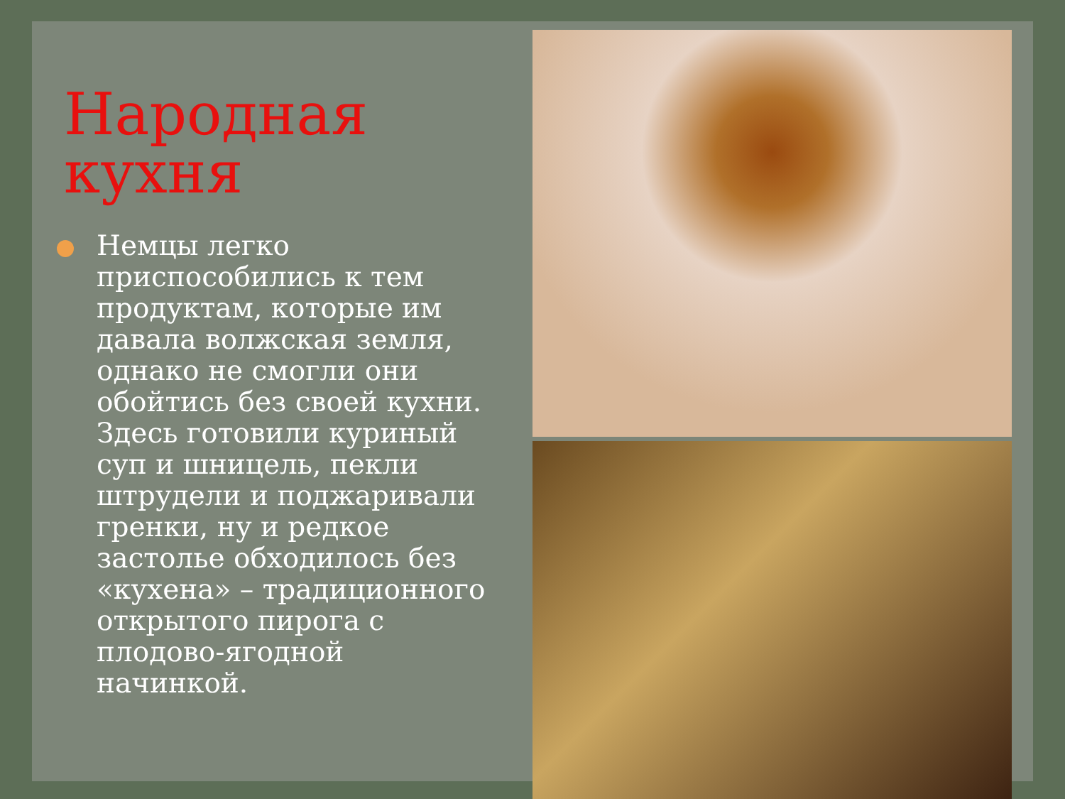Народная кухня
Немцы легко приспособились к тем продуктам, которые им давала волжская земля, однако не смогли они обойтись без своей кухни. Здесь готовили куриный суп и шницель, пекли штрудели и поджаривали гренки, ну и редкое застолье обходилось без «кухена» – традиционного открытого пирога с плодово-ягодной начинкой.